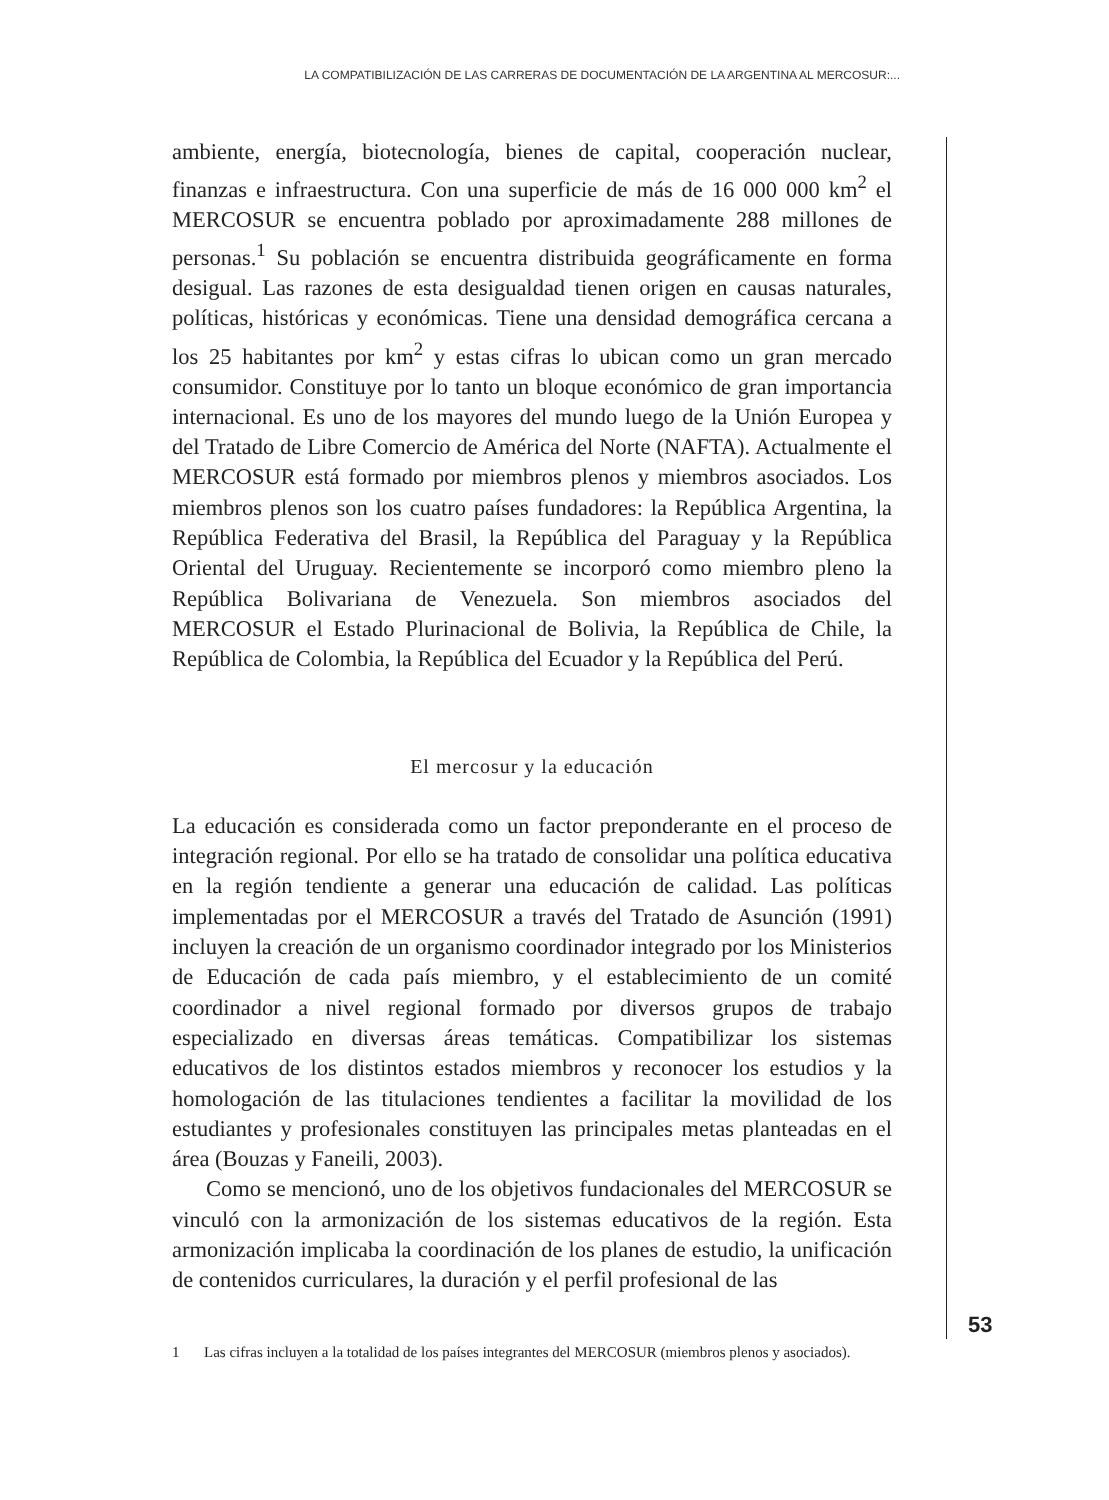LA COMPATIBILIZACIÓN DE LAS CARRERAS DE DOCUMENTACIÓN DE LA ARGENTINA AL MERCOSUR:...
ambiente, energía, biotecnología, bienes de capital, cooperación nuclear, finanzas e infraestructura. Con una superficie de más de 16 000 000 km<sup>2</sup> el MERCOSUR se encuentra poblado por aproximadamente 288 millones de personas.<sup>1</sup> Su población se encuentra distribuida geográficamente en forma desigual. Las razones de esta desigualdad tienen origen en causas naturales, políticas, históricas y económicas. Tiene una densidad demográfica cercana a los 25 habitantes por km<sup>2</sup> y estas cifras lo ubican como un gran mercado consumidor. Constituye por lo tanto un bloque económico de gran importancia internacional. Es uno de los mayores del mundo luego de la Unión Europea y del Tratado de Libre Comercio de América del Norte (NAFTA). Actualmente el MERCOSUR está formado por miembros plenos y miembros asociados. Los miembros plenos son los cuatro países fundadores: la República Argentina, la República Federativa del Brasil, la República del Paraguay y la República Oriental del Uruguay. Recientemente se incorporó como miembro pleno la República Bolivariana de Venezuela. Son miembros asociados del MERCOSUR el Estado Plurinacional de Bolivia, la República de Chile, la República de Colombia, la República del Ecuador y la República del Perú.
El mercosur y la educación
La educación es considerada como un factor preponderante en el proceso de integración regional. Por ello se ha tratado de consolidar una política educativa en la región tendiente a generar una educación de calidad. Las políticas implementadas por el MERCOSUR a través del Tratado de Asunción (1991) incluyen la creación de un organismo coordinador integrado por los Ministerios de Educación de cada país miembro, y el establecimiento de un comité coordinador a nivel regional formado por diversos grupos de trabajo especializado en diversas áreas temáticas. Compatibilizar los sistemas educativos de los distintos estados miembros y reconocer los estudios y la homologación de las titulaciones tendientes a facilitar la movilidad de los estudiantes y profesionales constituyen las principales metas planteadas en el área (Bouzas y Faneili, 2003).
Como se mencionó, uno de los objetivos fundacionales del MERCOSUR se vinculó con la armonización de los sistemas educativos de la región. Esta armonización implicaba la coordinación de los planes de estudio, la unificación de contenidos curriculares, la duración y el perfil profesional de las
1 Las cifras incluyen a la totalidad de los países integrantes del MERCOSUR (miembros plenos y asociados).
53